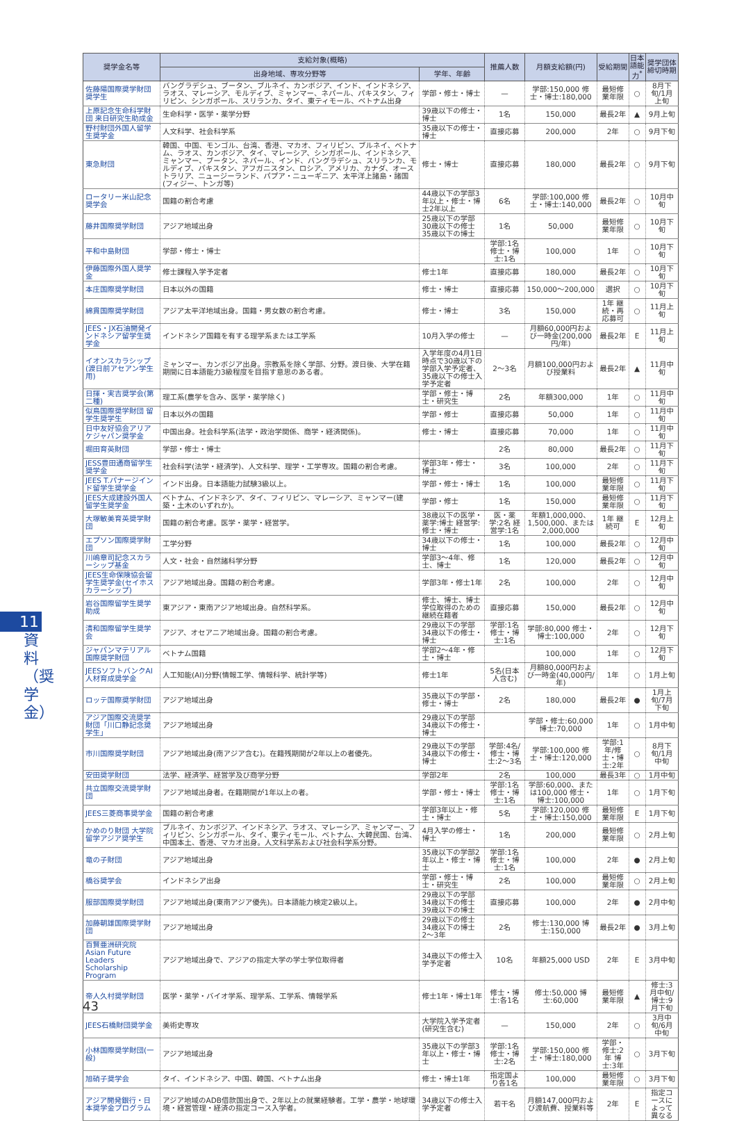11
資料（奨学金）
| 奨学金名等 | 支給対象(概略) | | 推薦人数 | 月額支給額(円) | 受給期間 | 日本語能力<sup>*</sup> | 奨学団体締切時期 |
| --- | --- | --- | --- | --- | --- | --- | --- |
| | 出身地域、専攻分野等 | 学年、年齢 | | | | | |
| 佐藤陽国際奨学財団奨学生 | バングラデシュ、ブータン、ブルネイ、カンボジア、インド、インドネシア、ラオス、マレーシア、モルディブ、ミャンマー、ネパール、パキスタン、フィリピン、シンガポール、スリランカ、タイ、東ティモール、ベトナム出身 | 学部・修士・博士 | — | 学部:150,000 修士・博士:180,000 | 最短修業年限 | ○ | 8月下旬/1月上旬 |
| 上原記念生命科学財団 来日研究生助成金 | 生命科学・医学・薬学分野 | 39歳以下の修士・博士 | 1名 | 150,000 | 最長2年 | ▲ | 9月上旬 |
| 野村財団外国人留学生奨学金 | 人文科学、社会科学系 | 35歳以下の修士・博士 | 直接応募 | 200,000 | 2年 | ○ | 9月下旬 |
| 東急財団 | 韓国、中国、モンゴル、台湾、香港、マカオ、フィリピン、ブルネイ、ベトナム、ラオス、カンボジア、タイ、マレーシア、シンガポール、インドネシア、ミャンマー、ブータン、ネパール、インド、バングラデシュ、スリランカ、モルディブ、パキスタン、アフガニスタン、ロシア、アメリカ、カナダ、オーストラリア、ニュージーランド、パプア・ニューギニア、太平洋上諸島・諸国(フィジー、トンガ等) | 修士・博士 | 直接応募 | 180,000 | 最長2年 | ○ | 9月下旬 |
| ロータリー米山記念奨学会 | 国籍の割合考慮 | 44歳以下の学部3年以上・修士・博士2年以上 | 6名 | 学部:100,000 修士・博士:140,000 | 最長2年 | ○ | 10月中旬 |
| 藤井国際奨学財団 | アジア地域出身 | 25歳以下の学部 30歳以下の修士 35歳以下の博士 | 1名 | 50,000 | 最短修業年限 | ○ | 10月下旬 |
| 平和中島財団 | 学部・修士・博士 | | 学部:1名 修士・博士:1名 | 100,000 | 1年 | ○ | 10月下旬 |
| 伊藤国際外国人奨学金 | 修士課程入学予定者 | 修士1年 | 直接応募 | 180,000 | 最長2年 | ○ | 10月下旬 |
| 本庄国際奨学財団 | 日本以外の国籍 | 修士・博士 | 直接応募 | 150,000〜200,000 | 選択 | ○ | 10月下旬 |
| 綿貫国際奨学財団 | アジア太平洋地域出身。国籍・男女数の割合考慮。 | 修士・博士 | 3名 | 150,000 | 1年 継続・再応募可 | ○ | 11月上旬 |
| JEES・JX石油開発インドネシア留学生奨学金 | インドネシア国籍を有する理学系または工学系 | 10月入学の修士 | — | 月額60,000円および一時金(200,000円/年) | 最長2年 | E | 11月上旬 |
| イオンスカラシップ(渡日前アセアン学生用) | ミャンマー、カンボジア出身。宗教系を除く学部、分野。渡日後、大学在籍期間に日本語能力3級程度を目指す意思のある者。 | 入学年度の4月1日時点で30歳以下の学部入学予定者、35歳以下の修士入学予定者 | 2〜3名 | 月額100,000円および授業料 | 最長2年 | ▲ | 11月中旬 |
| 日揮・実吉奨学会(第二種) | 理工系(農学を含み、医学・薬学除く) | 学部・修士・博士・研究生 | 2名 | 年額300,000 | 1年 | ○ | 11月中旬 |
| 似鳥国際奨学財団 留学生奨学生 | 日本以外の国籍 | 学部・修士 | 直接応募 | 50,000 | 1年 | ○ | 11月中旬 |
| 日中友好協会アリアケジャパン奨学金 | 中国出身。社会科学系(法学・政治学関係、商学・経済関係)。 | 修士・博士 | 直接応募 | 70,000 | 1年 | ○ | 11月中旬 |
| 堀田育英財団 | 学部・修士・博士 | | 2名 | 80,000 | 最長2年 | ○ | 11月下旬 |
| JESS豊田通商留学生奨学金 | 社会科学(法学・経済学)、人文科学、理学・工学専攻。国籍の割合考慮。 | 学部3年・修士・博士 | 3名 | 100,000 | 2年 | ○ | 11月下旬 |
| JEES T.パナージインド留学生奨学金 | インド出身。日本語能力試験3級以上。 | 学部・修士・博士 | 1名 | 100,000 | 最短修業年限 | ○ | 11月下旬 |
| JEES大成建設外国人留学生奨学金 | ベトナム、インドネシア、タイ、フィリピン、マレーシア、ミャンマー(建築・土木のいずれか)。 | 学部・修士 | 1名 | 150,000 | 最短修業年限 | ○ | 11月下旬 |
| 大塚敏美育英奨学財団 | 国籍の割合考慮。医学・薬学・経営学。 | 38歳以下の医学・薬学:博士 経営学:修士・博士 | 医・薬学:2名 経営学:1名 | 年額1,000,000、1,500,000、または2,000,000 | 1年 継続可 | E | 12月上旬 |
| エプソン国際奨学財団 | 工学分野 | 34歳以下の修士・博士 | 1名 | 100,000 | 最長2年 | ○ | 12月中旬 |
| 川嶋章司記念スカラーシップ基金 | 人文・社会・自然諸科学分野 | 学部3〜4年、修士、博士 | 1名 | 120,000 | 最長2年 | ○ | 12月中旬 |
| JEES生命保険協会留学生奨学金(セイホスカラーシップ) | アジア地域出身。国籍の割合考慮。 | 学部3年・修士1年 | 2名 | 100,000 | 2年 | ○ | 12月中旬 |
| 岩谷国際留学生奨学助成 | 東アジア・東南アジア地域出身。自然科学系。 | 修士、博士、博士学位取得のための継続在籍者 | 直接応募 | 150,000 | 最長2年 | ○ | 12月中旬 |
| 清和国際留学生奨学会 | アジア、オセアニア地域出身。国籍の割合考慮。 | 29歳以下の学部 34歳以下の修士・博士 | 学部:1名 修士・博士:1名 | 学部:80,000 修士・博士:100,000 | 2年 | ○ | 12月下旬 |
| ジャパンマテリアル国際奨学財団 | ベトナム国籍 | 学部2〜4年・修士・博士 | | 100,000 | 1年 | ○ | 12月下旬 |
| JEESソフトバンクAI人材育成奨学金 | 人工知能(AI)分野(情報工学、情報科学、統計学等) | 修士1年 | 5名(日本人含む) | 月額80,000円および一時金(40,000円/年) | 1年 | ○ | 1月上旬 |
| ロッテ国際奨学財団 | アジア地域出身 | 35歳以下の学部・修士・博士 | 2名 | 180,000 | 最長2年 | ● | 1月上旬/7月下旬 |
| アジア国際交流奨学財団「川口静記念奨学生」 | アジア地域出身 | 29歳以下の学部 34歳以下の修士・博士 | | 学部・修士:60,000 博士:70,000 | 1年 | ○ | 1月中旬 |
| 市川国際奨学財団 | アジア地域出身(南アジア含む)。在籍残期間が2年以上の者優先。 | 29歳以下の学部 34歳以下の修士・博士 | 学部:4名/修士・博士:2〜3名 | 学部:100,000 修士・博士:120,000 | 学部:1年/修士・博士:2年 | ○ | 8月下旬/1月中旬 |
| 安田奨学財団 | 法学、経済学、経営学及び商学分野 | 学部2年 | 2名 | 100,000 | 最長3年 | ○ | 1月中旬 |
| 共立国際交流奨学財団 | アジア地域出身者。在籍期間が1年以上の者。 | 学部・修士・博士 | 学部:1名 修士・博士:1名 | 学部:60,000、または100,000 修士・博士:100,000 | 1年 | ○ | 1月下旬 |
| JEES三菱商事奨学金 | 国籍の割合考慮 | 学部3年以上・修士・博士 | 5名 | 学部:120,000 修士・博士:150,000 | 最短修業年限 | E | 1月下旬 |
| かめのり財団 大学院留学アジア奨学生 | ブルネイ、カンボジア、インドネシア、ラオス、マレーシア、ミャンマー、フィリピン、シンガポール、タイ、東ティモール、ベトナム、大韓民国、台湾、中国本土、香港、マカオ出身。人文科学系および社会科学系分野。 | 4月入学の修士・博士 | 1名 | 200,000 | 最短修業年限 | ○ | 2月上旬 |
| 竜の子財団 | アジア地域出身 | 35歳以下の学部2年以上・修士・博士 | 学部:1名 修士・博士:1名 | 100,000 | 2年 | ● | 2月上旬 |
| 橋谷奨学会 | インドネシア出身 | 学部・修士・博士・研究生 | 2名 | 100,000 | 最短修業年限 | ○ | 2月上旬 |
| 服部国際奨学財団 | アジア地域出身(東南アジア優先)。日本語能力検定2級以上。 | 29歳以下の学部 34歳以下の修士 39歳以下の博士 | 直接応募 | 100,000 | 2年 | ● | 2月中旬 |
| 加藤朝雄国際奨学財団 | アジア地域出身 | 29歳以下の修士 34歳以下の博士2〜3年 | 2名 | 修士:130,000 博士:150,000 | 最長2年 | ● | 3月上旬 |
| 百賢亜洲研究院 Asian Future Leaders Scholarship Program | アジア地域出身で、アジアの指定大学の学士学位取得者 | 34歳以下の修士入学予定者 | 10名 | 年額25,000 USD | 2年 | E | 3月中旬 |
| 帝人久村奨学財団 | 医学・薬学・バイオ学系、理学系、工学系、情報学系 | 修士1年・博士1年 | 修士・博士:各1名 | 修士:50,000 博士:60,000 | 最短修業年限 | ▲ | 修士:3月中旬/博士:9月下旬 |
| JEES石橋財団奨学金 | 美術史専攻 | 大学院入学予定者(研究生含む) | — | 150,000 | 2年 | ○ | 3月中旬/6月中旬 |
| 小林国際奨学財団(一般) | アジア地域出身 | 35歳以下の学部3年以上・修士・博士 | 学部:1名 修士・博士:2名 | 学部:150,000 修士・博士:180,000 | 学部・修士:2年 博士:3年 | ○ | 3月下旬 |
| 旭硝子奨学会 | タイ、インドネシア、中国、韓国、ベトナム出身 | 修士・博士1年 | 指定国より各1名 | 100,000 | 最短修業年限 | ○ | 3月下旬 |
| アジア開発銀行・日本奨学金プログラム | アジア地域のADB借款国出身で、2年以上の就業経験者。工学・農学・地球環境・経営管理・経済の指定コース入学者。 | 34歳以下の修士入学予定者 | 若干名 | 月額147,000円および渡航費、授業料等 | 2年 | E | 指定コースによって異なる |
43